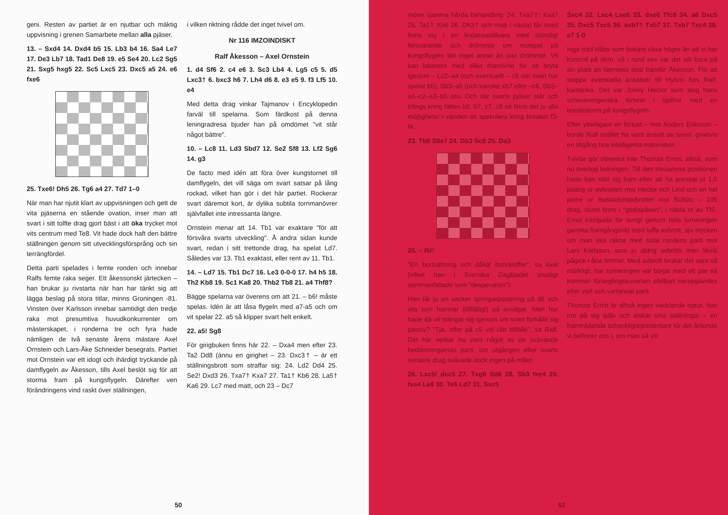geni. Resten av partiet är en njutbar och mäktig uppvisning i grenen Samarbete mellan alla pjäser.
13. – Sxd4 14. Dxd4 b5 15. Lb3 b4 16. Sa4 Le7 17. De3 Lb7 18. Tad1 De8 19. e5 Se4 20. Lc2 Sg5 21. Sxg5 hxg5 22. Sc5 Lxc5 23. Dxc5 a5 24. e6 fxe6
25. Txe6! Dh5 26. Tg6 a4 27. Td7 1–0
När man har njutit klart av uppvisningen och gett de vita pjäserna en stående ovation, inser man att svart i sitt tolfte drag gjort bäst i att öka trycket mot vits centrum med Te8. Vit hade dock haft den bättre ställningen genom sitt utvecklingsförsprång och sin terrängfördel.
Detta parti spelades i femte ronden och innebar Ralfs femte raka seger. Ett åkessonskt järtecken – han brukar ju rivstarta när han har tänkt sig att lägga beslag på stora titlar, minns Groningen -81. Vinsten över Karlsson innebar samtidigt den tredje raka mot presumtiva huvudkonkurrenter om mästerskapet, i ronderna tre och fyra hade nämligen de två senaste årens mästare Axel Ornstein och Lars-Åke Schneider besegrats. Partiet mot Ornstein var ett idogt och ihärdigt tryckande på damflygeln av Åkesson, tills Axel beslöt sig för att storma fram på kungsflygeln. Därefter ven förändringens vind raskt över ställningen,
i vilken riktning rådde det inget tvivel om.
Nr 116 IMZOINDISKT
Ralf Åkesson – Axel Ornstein
1. d4 Sf6 2. c4 e6 3. Sc3 Lb4 4. Lg5 c5 5. d5 Lxc3† 6. bxc3 h6 7. Lh4 d6 8. e3 e5 9. f3 Lf5 10. e4
Med detta drag vinkar Tajmanov i Encyklopedin farväl till spelarna. Som färdkost på denna leningradresa bjuder han på omdömet "vit står något bättre".
10. – Lc8 11. Ld3 Sbd7 12. Se2 Sf8 13. Lf2 Sg6 14. g3
De facto med idén att föra över kungstornet till damflygeln, det vill säga om svart satsar på lång rockad, vilket han gör i det här partiet. Rockerar svart däremot kort, är dylika subtila tornmanövrer självfallet inte intressanta längre.
Ornstein menar att 14. Tb1 var exaktare "för att försvåra svarts utveckling". Å andra sidan kunde svart, redan i sitt trettonde drag, ha spelat Ld7. Således var 13. Tb1 exaktast, eller rent av 11. Tb1.
14. – Ld7 15. Tb1 Dc7 16. Le3 0-0-0 17. h4 h5 18. Th2 Kb8 19. Sc1 Ka8 20. Thb2 Tb8 21. a4 Thf8?
Bägge spelarna var överens om att 21. – b6! måste spelas. Idén är att låsa flygeln med a7-a5 och om vit spelar 22. a5 så klipper svart helt enkelt.
22. a5! Sg8
För girigbuken finns här 22. – Dxa4 men efter 23. Ta2 Dd8 (ännu en girighet – 23. Dxc3† – är ett ställningsbrott som straffar sig: 24. Ld2 Dd4 25. Se2! Dxd3 26. Txa7† Kxa7 27. Ta1† Kb6 28. La5† Ka6 29. Lc7 med matt, och 23 – Dc7
50
möter samma hårda behandling: 24. Txa7†! Kxa7 25. Ta1† Kb6 26. Dh3† och matt i nästa) får svart finna sig i en lindansartillvaro med ständigt försvarande och drömmar om motspel på kungsflygeln blir inget annat än just drömmar. Vit kan laborera med olika manövrer för att bryta igenom – Lc2–a4 (och eventuellt – c6 om svart har spelat b6), Sb3–a5 (och kanske xb7 eller –c6, Sb3–a1–c2–a3–b5 osv. Och när svarts pjäser står och trängs kring fälten b8, b7, c7, c8 så finns det ju alla möjligheter i världen att spekulera kring breaket f3-f4.
23. Tb6 S8e7 24. Db3 Sc8 25. Da3
25. – f5!!
"En bortsättning och dåligt bondeoffer", sa Axel (vilket han i Svenska Dagbladet snudigt sammanfattade som "desperation").
Han får ju en vacker springarpostering på d6 och vits torn hamnar (tillfälligt) på avvägar. Men hur hade då vit stängat sig igenom om svart förhållit sig passiv? "Tja, offer på c5 vid rätt tillfälle", sa Ralf. Det här verkar ha varit något av de svävande bedömningarnas parti; om utgången efter svarts senaste drag svävade dock ingen på målet.
26. Lxc5! dxc5 27. Txg6 Sd6 28. Sb3 fxe4 29. fxe4 Le8 30. Te6 Ld7 31. Sxc5
Sxc4 32. Lxc4 Lxe6 33. dxe6 Tfc8 34. a6 Dxc5 35. Dxc5 Txc5 36. axb7† Txb7 37. Txb7 Txc4 38. e7 1-0
Inga träd tillåts som bekant växa högre än att vi har kontroll på dem, så i rond sex var det väl bara på sin plats att Nemesis stod framför Åkesson. För att stoppa eventuella ansatser till Hybris hos Ralf, kantänka. Det var Jonny Hector som slog hans scheveningenska försvar i spillror med en bondestorm på kungsflygeln.
Efter ytterligare en förlust – mot Anders Eriksson – borde Ralf istället ha varit ansatt av tvivel, givetvis en tillgång hos intelligenta människor.
Tvivlar gör däremot inte Thomas Ernst, alltså, som nu övertog ledningen. Till den trivsamma positionen hade han slitit sig fram efter att ha pressat ut 1,5 poäng ur avbrotten mot Hector och Lind och en hel pinne ur mastodontavbrottet mot Schütz – 105 drag, slutet finns i "godispåsen", i nästa nr av TfS. Ernst kämpade för övrigt genom hela turneringen ganska framgångsrikt med tuffa avbrott, sju stycken om man ska räkna med sista rondens parti mot Lars Karlsson, som ju aldrig avbröts men likväl pågick i åtta timmar. Med avbrott brukar det vara så märkligt; har turneringen väl börjat med ett par så kommer förseglingskuverten ofelbart nersegiandes efter vart och vartannat parti.
Thomas Ernst är alltså ingen vacklande natur, han tror på sig själv och älskar sina ställningar – en framträdande schackligrepresentant för det årtionde vi befinner oss i, om man så vill.
51